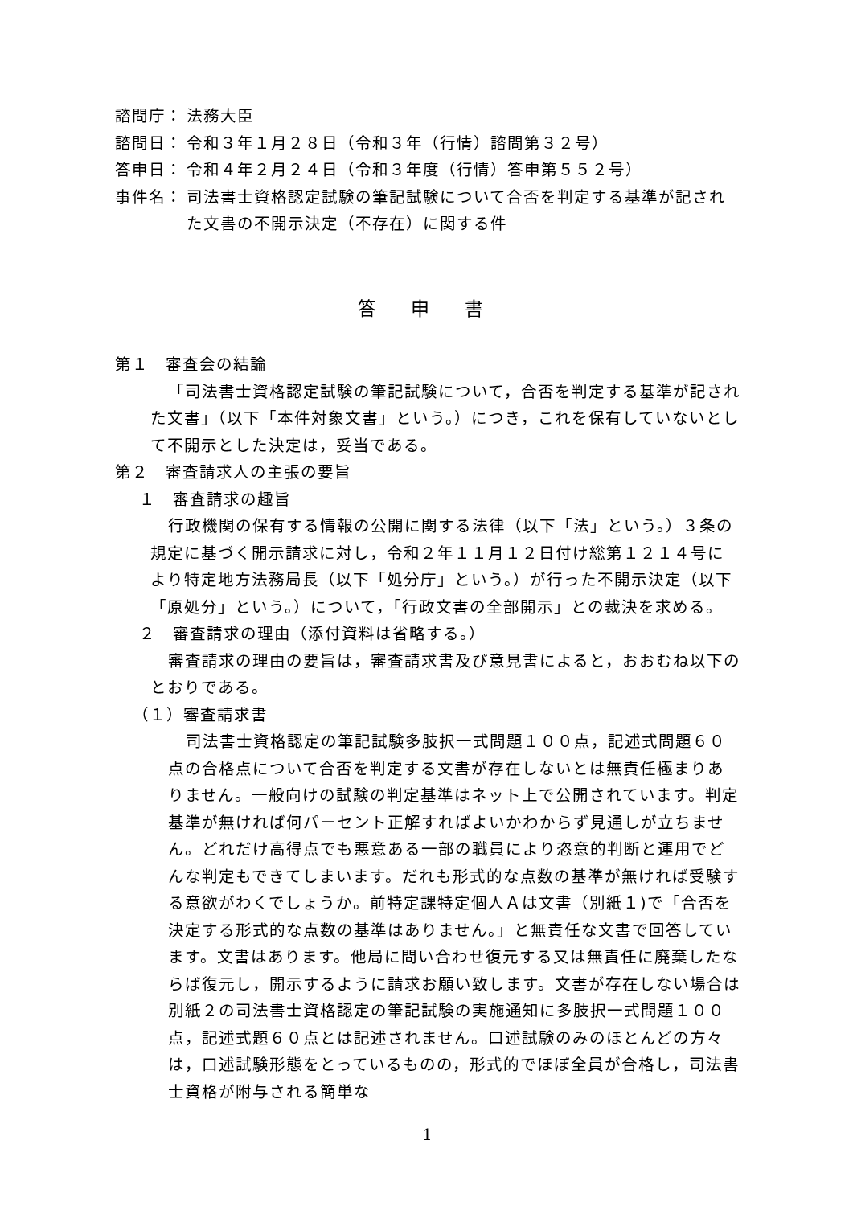諮問庁： 法務大臣
諮問日： 令和３年１月２８日（令和３年（行情）諮問第３２号）
答申日： 令和４年２月２４日（令和３年度（行情）答申第５５２号）
事件名： 司法書士資格認定試験の筆記試験について合否を判定する基準が記された文書の不開示決定（不存在）に関する件
答 申 書
第１　審査会の結論
「司法書士資格認定試験の筆記試験について，合否を判定する基準が記された文書」（以下「本件対象文書」という。）につき，これを保有していないとして不開示とした決定は，妥当である。
第２　審査請求人の主張の要旨
１　審査請求の趣旨
行政機関の保有する情報の公開に関する法律（以下「法」という。）３条の規定に基づく開示請求に対し，令和２年１１月１２日付け総第１２１４号により特定地方法務局長（以下「処分庁」という。）が行った不開示決定（以下「原処分」という。）について，「行政文書の全部開示」との裁決を求める。
２　審査請求の理由（添付資料は省略する。）
審査請求の理由の要旨は，審査請求書及び意見書によると，おおむね以下のとおりである。
（１）審査請求書
司法書士資格認定の筆記試験多肢択一式問題１００点，記述式問題６０点の合格点について合否を判定する文書が存在しないとは無責任極まりありません。一般向けの試験の判定基準はネット上で公開されています。判定基準が無ければ何パーセント正解すればよいかわからず見通しが立ちません。どれだけ高得点でも悪意ある一部の職員により恣意的判断と運用でどんな判定もできてしまいます。だれも形式的な点数の基準が無ければ受験する意欲がわくでしょうか。前特定課特定個人Ａは文書（別紙１)で「合否を決定する形式的な点数の基準はありません。」と無責任な文書で回答しています。文書はあります。他局に問い合わせ復元する又は無責任に廃棄したならば復元し，開示するように請求お願い致します。文書が存在しない場合は別紙２の司法書士資格認定の筆記試験の実施通知に多肢択一式問題１００点，記述式題６０点とは記述されません。口述試験のみのほとんどの方々は，口述試験形態をとっているものの，形式的でほぼ全員が合格し，司法書士資格が附与される簡単な
1